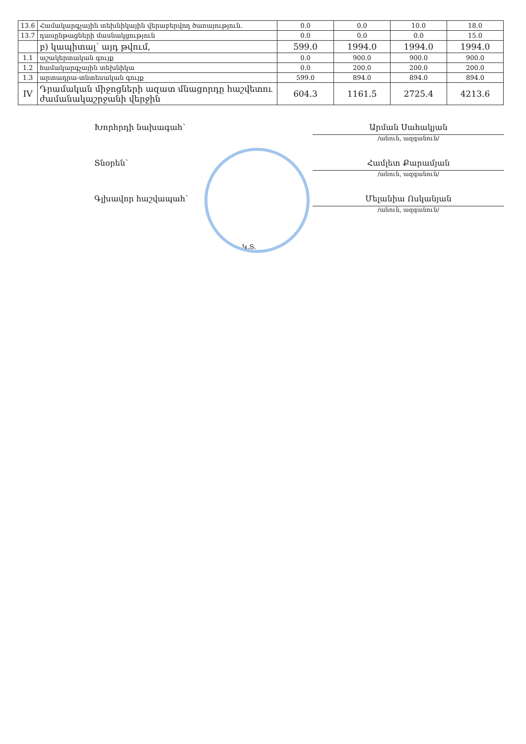| 13.6 | Համակարգչային տեխնիկային վերաբերվող ծառայություն. | 0.0 | 0.0 | 10.0 | 18.0 |
| 13.7 | դասընթացների մասնակցություն | 0.0 | 0.0 | 0.0 | 15.0 |
| | բ) կապիտալ՝ այդ թվում, | 599.0 | 1994.0 | 1994.0 | 1994.0 |
| 1.1 | աշակերտական գույք | 0.0 | 900.0 | 900.0 | 900.0 |
| 1.2 | համակարգչային տեխնիկա | 0.0 | 200.0 | 200.0 | 200.0 |
| 1.3 | արտադրա-տնտեսական գույք | 599.0 | 894.0 | 894.0 | 894.0 |
| IV | Դրամական միջոցների ազատ մնացորդը հաշվետու ժամանակաշրջանի վերջին | 604.3 | 1161.5 | 2725.4 | 4213.6 |
Խորհրդի նախագահ՝
Արման Սահակյան
/անուն, ազգանուն/
Տնօրեն՝
Համլետ Քարամյան
/անուն, ազգանուն/
Գլխավոր հաշվապահ՝
Մելանիա Ոսկանյան
/անուն, ազգանուն/
Կ.Տ.